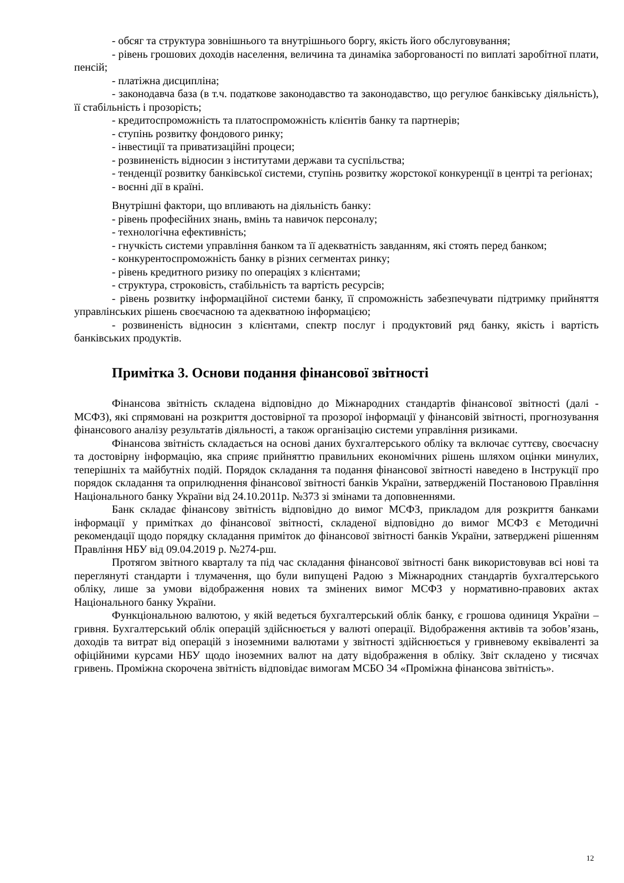- обсяг та структура зовнішнього та внутрішнього боргу, якість його обслуговування;
- рівень грошових доходів населення, величина та динаміка заборгованості по виплаті заробітної плати, пенсій;
- платіжна дисципліна;
- законодавча база (в т.ч. податкове законодавство та законодавство, що регулює банківську діяльність), її стабільність і прозорість;
- кредитоспроможність та платоспроможність клієнтів банку та партнерів;
- ступінь розвитку фондового ринку;
- інвестиції та приватизаційні процеси;
- розвиненість відносин з інститутами держави та суспільства;
- тенденції розвитку банківської системи, ступінь розвитку жорстокої конкуренції в центрі та регіонах;
- воєнні дії в країні.
Внутрішні фактори, що впливають на діяльність банку:
- рівень професійних знань, вмінь та навичок персоналу;
- технологічна ефективність;
- гнучкість системи управління банком та її адекватність завданням, які стоять перед банком;
- конкурентоспроможність банку в різних сегментах ринку;
- рівень кредитного ризику по операціях з клієнтами;
- структура, строковість, стабільність та вартість ресурсів;
- рівень розвитку інформаційної системи банку, її спроможність забезпечувати підтримку прийняття управлінських рішень своєчасною та адекватною інформацією;
- розвиненість відносин з клієнтами, спектр послуг і продуктовий ряд банку, якість і вартість банківських продуктів.
Примітка 3. Основи подання фінансової звітності
Фінансова звітність складена відповідно до Міжнародних стандартів фінансової звітності (далі - МСФЗ), які спрямовані на розкриття достовірної та прозорої інформації у фінансовій звітності, прогнозування фінансового аналізу результатів діяльності, а також організацію системи управління ризиками.
Фінансова звітність складається на основі даних бухгалтерського обліку та включає суттєву, своєчасну та достовірну інформацію, яка сприяє прийняттю правильних економічних рішень шляхом оцінки минулих, теперішніх та майбутніх подій. Порядок складання та подання фінансової звітності наведено в Інструкції про порядок складання та оприлюднення фінансової звітності банків України, затвердженій Постановою Правління Національного банку України від 24.10.2011р. №373 зі змінами та доповненнями.
Банк складає фінансову звітність відповідно до вимог МСФЗ, прикладом для розкриття банками інформації у примітках до фінансової звітності, складеної відповідно до вимог МСФЗ є Методичні рекомендації щодо порядку складання приміток до фінансової звітності банків України, затверджені рішенням Правління НБУ від 09.04.2019 р. №274-рш.
Протягом звітного кварталу та під час складання фінансової звітності банк використовував всі нові та переглянуті стандарти і тлумачення, що були випущені Радою з Міжнародних стандартів бухгалтерського обліку, лише за умови відображення нових та змінених вимог МСФЗ у нормативно-правових актах Національного банку України.
Функціональною валютою, у якій ведеться бухгалтерський облік банку, є грошова одиниця України – гривня. Бухгалтерський облік операцій здійснюється у валюті операції. Відображення активів та зобов’язань, доходів та витрат від операцій з іноземними валютами у звітності здійснюється у гривневому еквіваленті за офіційними курсами НБУ щодо іноземних валют на дату відображення в обліку. Звіт складено у тисячах гривень. Проміжна скорочена звітність відповідає вимогам МСБО 34 «Проміжна фінансова звітність».
12